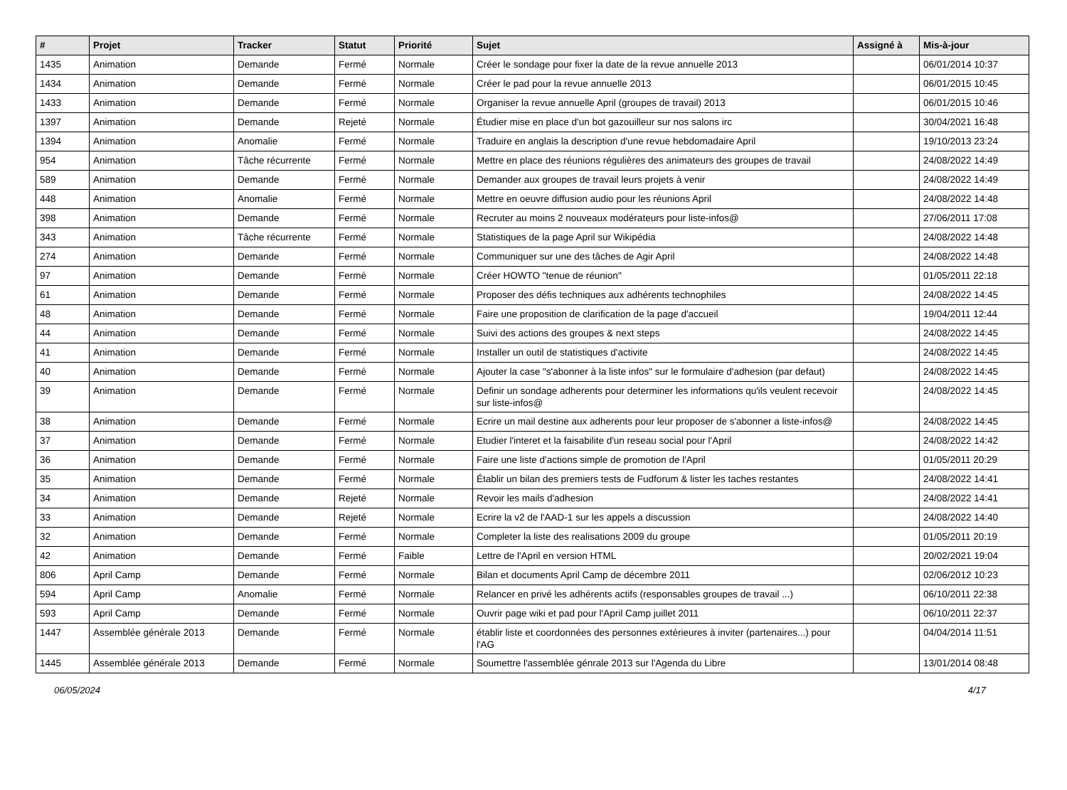| # | Projet | Tracker | Statut | Priorité | Sujet | Assigné à | Mis-à-jour |
| --- | --- | --- | --- | --- | --- | --- | --- |
| 1435 | Animation | Demande | Fermé | Normale | Créer le sondage pour fixer la date de la revue annuelle 2013 | | 06/01/2014 10:37 |
| 1434 | Animation | Demande | Fermé | Normale | Créer le pad pour la revue annuelle 2013 | | 06/01/2015 10:45 |
| 1433 | Animation | Demande | Fermé | Normale | Organiser la revue annuelle April (groupes de travail) 2013 | | 06/01/2015 10:46 |
| 1397 | Animation | Demande | Rejeté | Normale | Étudier mise en place d'un bot gazouilleur sur nos salons irc | | 30/04/2021 16:48 |
| 1394 | Animation | Anomalie | Fermé | Normale | Traduire en anglais la description d'une revue hebdomadaire April | | 19/10/2013 23:24 |
| 954 | Animation | Tâche récurrente | Fermé | Normale | Mettre en place des réunions régulières des animateurs des groupes de travail | | 24/08/2022 14:49 |
| 589 | Animation | Demande | Fermé | Normale | Demander aux groupes de travail leurs projets à venir | | 24/08/2022 14:49 |
| 448 | Animation | Anomalie | Fermé | Normale | Mettre en oeuvre diffusion audio pour les réunions April | | 24/08/2022 14:48 |
| 398 | Animation | Demande | Fermé | Normale | Recruter au moins 2 nouveaux modérateurs pour liste-infos@ | | 27/06/2011 17:08 |
| 343 | Animation | Tâche récurrente | Fermé | Normale | Statistiques de la page April sur Wikipédia | | 24/08/2022 14:48 |
| 274 | Animation | Demande | Fermé | Normale | Communiquer sur une des tâches de Agir April | | 24/08/2022 14:48 |
| 97 | Animation | Demande | Fermé | Normale | Créer HOWTO "tenue de réunion" | | 01/05/2011 22:18 |
| 61 | Animation | Demande | Fermé | Normale | Proposer des défis techniques aux adhérents technophiles | | 24/08/2022 14:45 |
| 48 | Animation | Demande | Fermé | Normale | Faire une proposition de clarification de la page d'accueil | | 19/04/2011 12:44 |
| 44 | Animation | Demande | Fermé | Normale | Suivi des actions des groupes & next steps | | 24/08/2022 14:45 |
| 41 | Animation | Demande | Fermé | Normale | Installer un outil de statistiques d'activite | | 24/08/2022 14:45 |
| 40 | Animation | Demande | Fermé | Normale | Ajouter la case "s'abonner à la liste infos" sur le formulaire d'adhesion (par defaut) | | 24/08/2022 14:45 |
| 39 | Animation | Demande | Fermé | Normale | Definir un sondage adherents pour determiner les informations qu'ils veulent recevoir sur liste-infos@ | | 24/08/2022 14:45 |
| 38 | Animation | Demande | Fermé | Normale | Ecrire un mail destine aux adherents pour leur proposer de s'abonner a liste-infos@ | | 24/08/2022 14:45 |
| 37 | Animation | Demande | Fermé | Normale | Etudier l'interet et la faisabilite d'un reseau social pour l'April | | 24/08/2022 14:42 |
| 36 | Animation | Demande | Fermé | Normale | Faire une liste d'actions simple de promotion de l'April | | 01/05/2011 20:29 |
| 35 | Animation | Demande | Fermé | Normale | Établir un bilan des premiers tests de Fudforum & lister les taches restantes | | 24/08/2022 14:41 |
| 34 | Animation | Demande | Rejeté | Normale | Revoir les mails d'adhesion | | 24/08/2022 14:41 |
| 33 | Animation | Demande | Rejeté | Normale | Ecrire la v2 de l'AAD-1 sur les appels a discussion | | 24/08/2022 14:40 |
| 32 | Animation | Demande | Fermé | Normale | Completer la liste des realisations 2009 du groupe | | 01/05/2011 20:19 |
| 42 | Animation | Demande | Fermé | Faible | Lettre de l'April en version HTML | | 20/02/2021 19:04 |
| 806 | April Camp | Demande | Fermé | Normale | Bilan et documents April Camp de décembre 2011 | | 02/06/2012 10:23 |
| 594 | April Camp | Anomalie | Fermé | Normale | Relancer en privé les adhérents actifs (responsables groupes de travail ...) | | 06/10/2011 22:38 |
| 593 | April Camp | Demande | Fermé | Normale | Ouvrir page wiki et pad pour l'April Camp juillet 2011 | | 06/10/2011 22:37 |
| 1447 | Assemblée générale 2013 | Demande | Fermé | Normale | établir liste et coordonnées des personnes extérieures à inviter (partenaires...) pour l'AG | | 04/04/2014 11:51 |
| 1445 | Assemblée générale 2013 | Demande | Fermé | Normale | Soumettre l'assemblée génrale 2013 sur l'Agenda du Libre | | 13/01/2014 08:48 |
06/05/2024 4/17